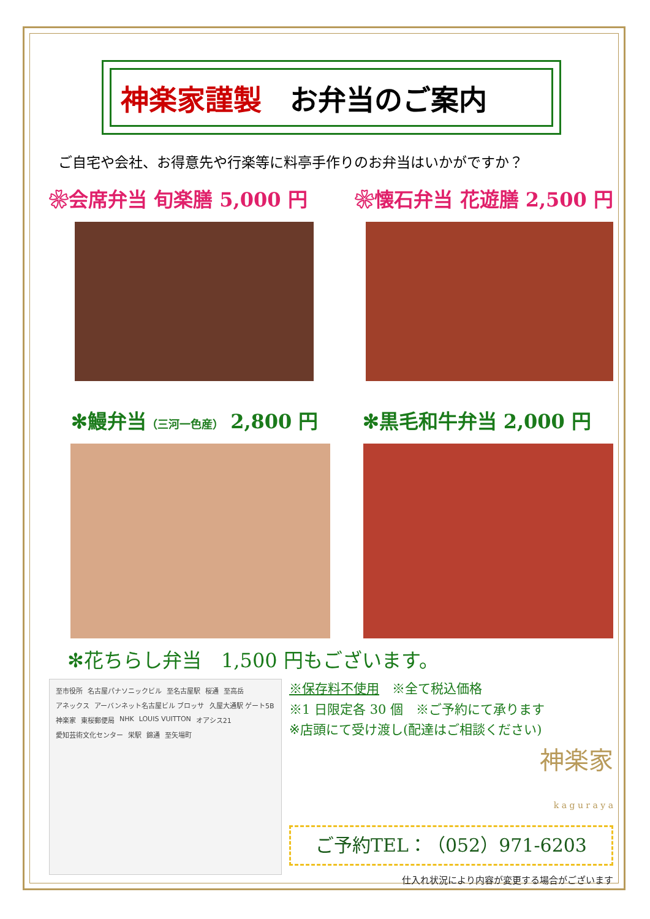神楽家謹製　お弁当のご案内
ご自宅や会社、お得意先や行楽等に料亭手作りのお弁当はいかがですか？
❀会席弁当 旬楽膳 5,000 円 ❀懐石弁当 花遊膳 2,500 円
✻鰻弁当（三河一色産） 2,800 円 ✻黒毛和牛弁当 2,000 円
✻花ちらし弁当　1,500 円もございます。
至市役所 名古屋パナソニックビル 至名古屋駅 桜通 至高岳 アネックス アーバンネット名古屋ビル ブロッサ 久屋大通駅 ゲート5B 神楽家 東桜郵便局 NHK LOUIS VUITTON オアシス21 愛知芸術文化センター 栄駅 錦通 至矢場町
※保存料不使用　※全て税込価格
※1 日限定各 30 個　※ご予約にて承ります
※店頭にて受け渡し(配達はご相談ください)
神楽家
k a g u r a y a
ご予約TEL：（052）971-6203
仕入れ状況により内容が変更する場合がございます